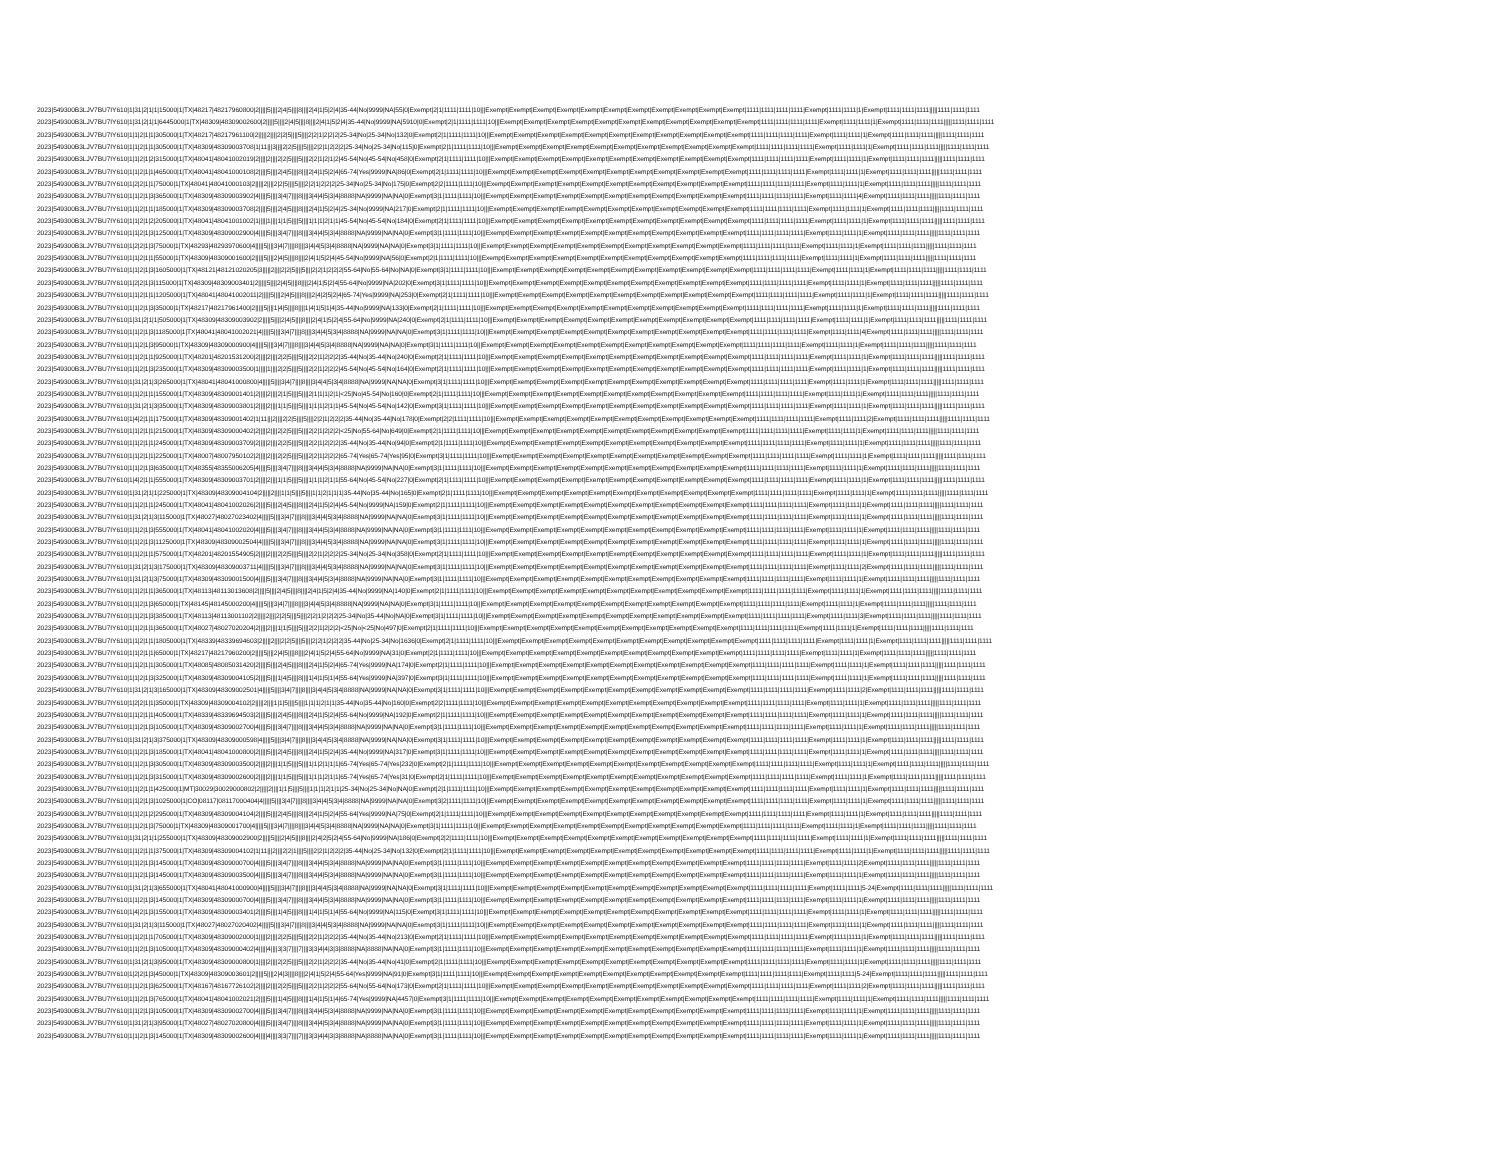2023|549300B3LJV7BU7IY610|1|31|2|1|1|15000|1|TX|48217|48217960800|2|||||5||||2|4|5||||8||||2|4|1|5|2|4|35-44|No|9999|NA|55|0|Exempt|2|1|1111|1111|10|||Exempt|Exempt|Exempt|Exempt|Exempt|Exempt|Exempt|Exempt|Exempt|Exempt|Exempt|1111|1111|1111|1111|Exempt|1111|1111|1|Exempt|1111|1111|1111|||||1111|1111|1111
2023|549300B3LJV7BU7IY610|1|31|2|1|1|6445000|1|TX|48309|48309002600|2|||||5||||2|4|5||||8||||2|4|1|5|2|4|35-44|No|9999|NA|5910|0|Exempt|2|1|1111|1111|10|||Exempt|Exempt|Exempt|Exempt|Exempt|Exempt|Exempt|Exempt|Exempt|Exempt|Exempt|1111|1111|1111|1111|Exempt|1111|1111|1|Exempt|1111|1111|1111|||||1111|1111|1111
2023|549300B3LJV7BU7IY610|1|1|2|1|1|305000|1|TX|48217|48217961100|2|||||2||||2|2|5||||5||||2|2|1|2|2|2|25-34|No|25-34|No|132|0|Exempt|2|1|1111|1111|10|||Exempt|Exempt|Exempt|Exempt|Exempt|Exempt|Exempt|Exempt|Exempt|Exempt|Exempt|1111|1111|1111|1111|Exempt|1111|1111|1|Exempt|1111|1111|1111|||||1111|1111|1111
2023|549300B3LJV7BU7IY610|1|1|2|1|1|305000|1|TX|48309|48309003708|1|11|||3||||2|2|5||||5||||2|2|1|2|2|2|25-34|No|25-34|No|115|0|Exempt|2|1|1111|1111|10|||Exempt|Exempt|Exempt|Exempt|Exempt|Exempt|Exempt|Exempt|Exempt|Exempt|Exempt|1111|1111|1111|1111|Exempt|1111|1111|1|Exempt|1111|1111|1111|||||1111|1111|1111
2023|549300B3LJV7BU7IY610|1|1|2|1|2|315000|1|TX|48041|48041002019|2|||||2||||2|2|5||||5||||2|2|1|2|1|2|45-54|No|45-54|No|458|0|Exempt|2|1|1111|1111|10|||Exempt|Exempt|Exempt|Exempt|Exempt|Exempt|Exempt|Exempt|Exempt|Exempt|Exempt|1111|1111|1111|1111|Exempt|1111|1111|1|Exempt|1111|1111|1111|||||1111|1111|1111
2023|549300B3LJV7BU7IY610|1|1|2|1|1|465000|1|TX|48041|48041000108|2|||||5||||2|4|5||||8||||2|4|1|5|2|4|65-74|Yes|9999|NA|86|0|Exempt|2|1|1111|1111|10|||Exempt|Exempt|Exempt|Exempt|Exempt|Exempt|Exempt|Exempt|Exempt|Exempt|Exempt|1111|1111|1111|1111|Exempt|1111|1111|1|Exempt|1111|1111|1111|||||1111|1111|1111
2023|549300B3LJV7BU7IY610|1|2|2|1|1|75000|1|TX|48041|48041000103|2|||||2||||2|2|5||||5||||2|2|1|2|2|2|25-34|No|25-34|No|175|0|Exempt|2|2|1111|1111|10|||Exempt|Exempt|Exempt|Exempt|Exempt|Exempt|Exempt|Exempt|Exempt|Exempt|Exempt|1111|1111|1111|1111|Exempt|1111|1111|1|Exempt|1111|1111|1111|||||1111|1111|1111
2023|549300B3LJV7BU7IY610|1|1|2|1|3|365000|1|TX|48309|48309003902|4|||||5||||3|4|7||||8||||3|4|4|5|3|4|8888|NA|9999|NA|NA|0|Exempt|3|1|1111|1111|10|||Exempt|Exempt|Exempt|Exempt|Exempt|Exempt|Exempt|Exempt|Exempt|Exempt|Exempt|1111|1111|1111|1111|Exempt|1111|1111|4|Exempt|1111|1111|1111|||||1111|1111|1111
2023|549300B3LJV7BU7IY610|1|1|2|1|1|185000|1|TX|48309|48309003708|2|||||5||||2|4|5||||8||||2|4|1|5|2|4|25-34|No|9999|NA|217|0|Exempt|2|1|1111|1111|10|||Exempt|Exempt|Exempt|Exempt|Exempt|Exempt|Exempt|Exempt|Exempt|Exempt|Exempt|1111|1111|1111|1111|Exempt|1111|1111|1|Exempt|1111|1111|1111|||||1111|1111|1111
2023|549300B3LJV7BU7IY610|1|1|2|1|2|205000|1|TX|48041|48041001002|1|||||1||||1|1|5||||5||||1|1|1|2|1|1|45-54|No|45-54|No|184|0|Exempt|2|1|1111|1111|10|||Exempt|Exempt|Exempt|Exempt|Exempt|Exempt|Exempt|Exempt|Exempt|Exempt|Exempt|1111|1111|1111|1111|Exempt|1111|1111|1|Exempt|1111|1111|1111|||||1111|1111|1111
2023|549300B3LJV7BU7IY610|1|1|2|1|3|125000|1|TX|48309|48309002900|4|||||5||||3|4|7||||8||||3|4|4|5|3|4|8888|NA|9999|NA|NA|0|Exempt|3|1|1111|1111|10|||Exempt|Exempt|Exempt|Exempt|Exempt|Exempt|Exempt|Exempt|Exempt|Exempt|Exempt|1111|1111|1111|1111|Exempt|1111|1111|1|Exempt|1111|1111|1111|||||1111|1111|1111
2023|549300B3LJV7BU7IY610|1|2|2|1|3|75000|1|TX|48293|48293970600|4|||||5||||3|4|7||||8||||3|4|4|5|3|4|8888|NA|9999|NA|NA|0|Exempt|3|1|1111|1111|10|||Exempt|Exempt|Exempt|Exempt|Exempt|Exempt|Exempt|Exempt|Exempt|Exempt|Exempt|1111|1111|1111|1111|Exempt|1111|1111|1|Exempt|1111|1111|1111|||||1111|1111|1111
2023|549300B3LJV7BU7IY610|1|1|2|1|1|55000|1|TX|48309|48309001600|2|||||5||||2|4|5||||8||||2|4|1|5|2|4|45-54|No|9999|NA|56|0|Exempt|2|1|1111|1111|10|||Exempt|Exempt|Exempt|Exempt|Exempt|Exempt|Exempt|Exempt|Exempt|Exempt|Exempt|1111|1111|1111|1111|Exempt|1111|1111|1|Exempt|1111|1111|1111|||||1111|1111|1111
2023|549300B3LJV7BU7IY610|1|1|2|1|3|1605000|1|TX|48121|48121020205|3|||||2||||2|2|5||||5||||2|2|1|2|2|2|55-64|No|55-64|No|NA|0|Exempt|3|1|1111|1111|10|||Exempt|Exempt|Exempt|Exempt|Exempt|Exempt|Exempt|Exempt|Exempt|Exempt|Exempt|1111|1111|1111|1111|Exempt|1111|1111|1|Exempt|1111|1111|1111|||||1111|1111|1111
2023|549300B3LJV7BU7IY610|1|2|2|1|3|115000|1|TX|48309|48309003401|2|||||5||||2|4|5||||8||||2|4|1|5|2|4|55-64|No|9999|NA|202|0|Exempt|3|1|1111|1111|10|||Exempt|Exempt|Exempt|Exempt|Exempt|Exempt|Exempt|Exempt|Exempt|Exempt|Exempt|1111|1111|1111|1111|Exempt|1111|1111|1|Exempt|1111|1111|1111|||||1111|1111|1111
2023|549300B3LJV7BU7IY610|1|1|2|1|1|1205000|1|TX|48041|48041002011|2|||||5||||2|4|5||||8||||2|4|2|5|2|4|65-74|Yes|9999|NA|253|0|Exempt|2|1|1111|1111|10|||Exempt|Exempt|Exempt|Exempt|Exempt|Exempt|Exempt|Exempt|Exempt|Exempt|Exempt|1111|1111|1111|1111|Exempt|1111|1111|1|Exempt|1111|1111|1111|||||1111|1111|1111
2023|549300B3LJV7BU7IY610|1|1|2|1|3|35000|1|TX|48217|48217961400|2|||||5||||1|4|5||||8||||1|4|1|5|1|4|35-44|No|9999|NA|133|0|Exempt|2|1|1111|1111|10|||Exempt|Exempt|Exempt|Exempt|Exempt|Exempt|Exempt|Exempt|Exempt|Exempt|Exempt|1111|1111|1111|1111|Exempt|1111|1111|1|Exempt|1111|1111|1111|||||1111|1111|1111
2023|549300B3LJV7BU7IY610|1|31|2|1|1|505000|1|TX|48309|48309003902|2|||||5||||2|4|5||||8||||2|4|1|5|2|4|55-64|No|9999|NA|240|0|Exempt|2|1|1111|1111|10|||Exempt|Exempt|Exempt|Exempt|Exempt|Exempt|Exempt|Exempt|Exempt|Exempt|Exempt|1111|1111|1111|1111|Exempt|1111|1111|1|Exempt|1111|1111|1111|||||1111|1111|1111
2023|549300B3LJV7BU7IY610|1|1|2|1|3|1185000|1|TX|48041|48041002021|4|||||5||||3|4|7||||8||||3|4|4|5|3|4|8888|NA|9999|NA|NA|0|Exempt|3|1|1111|1111|10|||Exempt|Exempt|Exempt|Exempt|Exempt|Exempt|Exempt|Exempt|Exempt|Exempt|Exempt|1111|1111|1111|1111|Exempt|1111|1111|4|Exempt|1111|1111|1111|||||1111|1111|1111
2023|549300B3LJV7BU7IY610|1|1|2|1|3|95000|1|TX|48309|48309000900|4|||||5||||3|4|7||||8||||3|4|4|5|3|4|8888|NA|9999|NA|NA|0|Exempt|3|1|1111|1111|10|||Exempt|Exempt|Exempt|Exempt|Exempt|Exempt|Exempt|Exempt|Exempt|Exempt|Exempt|1111|1111|1111|1111|Exempt|1111|1111|1|Exempt|1111|1111|1111|||||1111|1111|1111
2023|549300B3LJV7BU7IY610|1|1|2|1|1|925000|1|TX|48201|48201531200|2|||||2||||2|2|5||||5||||2|2|1|2|2|2|35-44|No|35-44|No|240|0|Exempt|2|1|1111|1111|10|||Exempt|Exempt|Exempt|Exempt|Exempt|Exempt|Exempt|Exempt|Exempt|Exempt|Exempt|1111|1111|1111|1111|Exempt|1111|1111|1|Exempt|1111|1111|1111|||||1111|1111|1111
2023|549300B3LJV7BU7IY610|1|1|2|1|3|235000|1|TX|48309|48309003500|1|||||1||||2|2|5||||5||||2|2|1|2|2|2|45-54|No|45-54|No|164|0|Exempt|2|1|1111|1111|10|||Exempt|Exempt|Exempt|Exempt|Exempt|Exempt|Exempt|Exempt|Exempt|Exempt|Exempt|1111|1111|1111|1111|Exempt|1111|1111|1|Exempt|1111|1111|1111|||||1111|1111|1111
2023|549300B3LJV7BU7IY610|1|31|2|1|3|265000|1|TX|48041|48041000800|4|||||5||||3|4|7||||8||||3|4|4|5|3|4|8888|NA|9999|NA|NA|0|Exempt|3|1|1111|1111|10|||Exempt|Exempt|Exempt|Exempt|Exempt|Exempt|Exempt|Exempt|Exempt|Exempt|Exempt|1111|1111|1111|1111|Exempt|1111|1111|1|Exempt|1111|1111|1111|||||1111|1111|1111
2023|549300B3LJV7BU7IY610|1|1|2|1|1|155000|1|TX|48309|48309001401|2|||||2||||2|1|5||||5||||2|1|1|1|2|1|<25|No|45-54|No|160|0|Exempt|2|1|1111|1111|10|||Exempt|Exempt|Exempt|Exempt|Exempt|Exempt|Exempt|Exempt|Exempt|Exempt|Exempt|1111|1111|1111|1111|Exempt|1111|1111|1|Exempt|1111|1111|1111|||||1111|1111|1111
2023|549300B3LJV7BU7IY610|1|31|2|1|3|35000|1|TX|48309|48309003801|2|||||2||||1|1|5||||5||||1|1|1|2|1|1|45-54|No|45-54|No|142|0|Exempt|3|1|1111|1111|10|||Exempt|Exempt|Exempt|Exempt|Exempt|Exempt|Exempt|Exempt|Exempt|Exempt|Exempt|1111|1111|1111|1111|Exempt|1111|1111|1|Exempt|1111|1111|1111|||||1111|1111|1111
2023|549300B3LJV7BU7IY610|1|4|2|1|1|175000|1|TX|48309|48309001402|1|11|||2||||2|2|5||||5||||2|2|1|2|2|2|35-44|No|35-44|No|178|0|Exempt|2|2|1111|1111|10|||Exempt|Exempt|Exempt|Exempt|Exempt|Exempt|Exempt|Exempt|Exempt|Exempt|Exempt|1111|1111|1111|1111|Exempt|1111|1111|2|Exempt|1111|1111|1111|||||1111|1111|1111
2023|549300B3LJV7BU7IY610|1|1|2|1|1|215000|1|TX|48309|48309000402|2|||||2||||2|2|5||||5||||2|2|1|2|2|2|<25|No|55-64|No|649|0|Exempt|2|1|1111|1111|10|||Exempt|Exempt|Exempt|Exempt|Exempt|Exempt|Exempt|Exempt|Exempt|Exempt|Exempt|1111|1111|1111|1111|Exempt|1111|1111|1|Exempt|1111|1111|1111|||||1111|1111|1111
2023|549300B3LJV7BU7IY610|1|1|2|1|1|245000|1|TX|48309|48309003709|2|||||2||||2|2|5||||5||||2|2|1|2|2|2|35-44|No|35-44|No|94|0|Exempt|2|1|1111|1111|10|||Exempt|Exempt|Exempt|Exempt|Exempt|Exempt|Exempt|Exempt|Exempt|Exempt|Exempt|1111|1111|1111|1111|Exempt|1111|1111|1|Exempt|1111|1111|1111|||||1111|1111|1111
2023|549300B3LJV7BU7IY610|1|1|2|1|1|225000|1|TX|48007|48007950102|2|||||2||||2|2|5||||5||||2|2|1|2|2|2|65-74|Yes|65-74|Yes|95|0|Exempt|3|1|1111|1111|10|||Exempt|Exempt|Exempt|Exempt|Exempt|Exempt|Exempt|Exempt|Exempt|Exempt|Exempt|1111|1111|1111|1111|Exempt|1111|1111|1|Exempt|1111|1111|1111|||||1111|1111|1111
2023|549300B3LJV7BU7IY610|1|1|2|1|3|635000|1|TX|48355|48355006205|4|||||5||||3|4|7||||8||||3|4|4|5|3|4|8888|NA|9999|NA|NA|0|Exempt|3|1|1111|1111|10|||Exempt|Exempt|Exempt|Exempt|Exempt|Exempt|Exempt|Exempt|Exempt|Exempt|Exempt|1111|1111|1111|1111|Exempt|1111|1111|1|Exempt|1111|1111|1111|||||1111|1111|1111
2023|549300B3LJV7BU7IY610|1|4|2|1|1|555000|1|TX|48309|48309003701|2|||||2||||1|1|5||||5||||1|1|1|2|1|1|55-64|No|45-54|No|227|0|Exempt|2|1|1111|1111|10|||Exempt|Exempt|Exempt|Exempt|Exempt|Exempt|Exempt|Exempt|Exempt|Exempt|Exempt|1111|1111|1111|1111|Exempt|1111|1111|1|Exempt|1111|1111|1111|||||1111|1111|1111
2023|549300B3LJV7BU7IY610|1|31|2|1|1|225000|1|TX|48309|48309004104|2|||||2||||1|1|5||||5||||1|1|2|1|1|1|35-44|No|35-44|No|165|0|Exempt|2|1|1111|1111|10|||Exempt|Exempt|Exempt|Exempt|Exempt|Exempt|Exempt|Exempt|Exempt|Exempt|Exempt|1111|1111|1111|1111|Exempt|1111|1111|1|Exempt|1111|1111|1111|||||1111|1111|1111
2023|549300B3LJV7BU7IY610|1|1|2|1|1|245000|1|TX|48041|48041002026|2|||||5||||2|4|5||||8||||2|4|1|5|2|4|45-54|No|9999|NA|159|0|Exempt|2|1|1111|1111|10|||Exempt|Exempt|Exempt|Exempt|Exempt|Exempt|Exempt|Exempt|Exempt|Exempt|Exempt|1111|1111|1111|1111|Exempt|1111|1111|1|Exempt|1111|1111|1111|||||1111|1111|1111
2023|549300B3LJV7BU7IY610|1|31|2|1|3|115000|1|TX|48027|48027023402|4|||||5||||3|4|7||||8||||3|4|4|5|3|4|8888|NA|9999|NA|NA|0|Exempt|3|1|1111|1111|10|||Exempt|Exempt|Exempt|Exempt|Exempt|Exempt|Exempt|Exempt|Exempt|Exempt|Exempt|1111|1111|1111|1111|Exempt|1111|1111|1|Exempt|1111|1111|1111|||||1111|1111|1111
2023|549300B3LJV7BU7IY610|1|1|2|1|3|555000|1|TX|48041|48041002020|4|||||5||||3|4|7||||8||||3|4|4|5|3|4|8888|NA|9999|NA|NA|0|Exempt|3|1|1111|1111|10|||Exempt|Exempt|Exempt|Exempt|Exempt|Exempt|Exempt|Exempt|Exempt|Exempt|Exempt|1111|1111|1111|1111|Exempt|1111|1111|1|Exempt|1111|1111|1111|||||1111|1111|1111
2023|549300B3LJV7BU7IY610|1|1|2|1|3|1125000|1|TX|48309|48309002504|4|||||5||||3|4|7||||8||||3|4|4|5|3|4|8888|NA|9999|NA|NA|0|Exempt|3|1|1111|1111|10|||Exempt|Exempt|Exempt|Exempt|Exempt|Exempt|Exempt|Exempt|Exempt|Exempt|Exempt|1111|1111|1111|1111|Exempt|1111|1111|1|Exempt|1111|1111|1111|||||1111|1111|1111
2023|549300B3LJV7BU7IY610|1|1|2|1|1|575000|1|TX|48201|48201554905|2|||||2||||2|2|5||||5||||2|2|1|2|2|2|25-34|No|25-34|No|358|0|Exempt|2|1|1111|1111|10|||Exempt|Exempt|Exempt|Exempt|Exempt|Exempt|Exempt|Exempt|Exempt|Exempt|Exempt|1111|1111|1111|1111|Exempt|1111|1111|1|Exempt|1111|1111|1111|||||1111|1111|1111
2023|549300B3LJV7BU7IY610|1|31|2|1|3|175000|1|TX|48309|48309003711|4|||||5||||3|4|7||||8||||3|4|4|5|3|4|8888|NA|9999|NA|NA|0|Exempt|3|1|1111|1111|10|||Exempt|Exempt|Exempt|Exempt|Exempt|Exempt|Exempt|Exempt|Exempt|Exempt|Exempt|1111|1111|1111|1111|Exempt|1111|1111|2|Exempt|1111|1111|1111|||||1111|1111|1111
2023|549300B3LJV7BU7IY610|1|31|2|1|3|75000|1|TX|48309|48309001500|4|||||5||||3|4|7||||8||||3|4|4|5|3|4|8888|NA|9999|NA|NA|0|Exempt|3|1|1111|1111|10|||Exempt|Exempt|Exempt|Exempt|Exempt|Exempt|Exempt|Exempt|Exempt|Exempt|Exempt|1111|1111|1111|1111|Exempt|1111|1111|1|Exempt|1111|1111|1111|||||1111|1111|1111
2023|549300B3LJV7BU7IY610|1|1|2|1|1|365000|1|TX|48113|48113013608|2|||||5||||2|4|5||||8||||2|4|1|5|2|4|35-44|No|9999|NA|140|0|Exempt|2|1|1111|1111|10|||Exempt|Exempt|Exempt|Exempt|Exempt|Exempt|Exempt|Exempt|Exempt|Exempt|Exempt|1111|1111|1111|1111|Exempt|1111|1111|1|Exempt|1111|1111|1111|||||1111|1111|1111
2023|549300B3LJV7BU7IY610|1|1|2|1|3|65000|1|TX|48145|48145000200|4|||||5||||3|4|7||||8||||3|4|4|5|3|4|8888|NA|9999|NA|NA|0|Exempt|3|1|1111|1111|10|||Exempt|Exempt|Exempt|Exempt|Exempt|Exempt|Exempt|Exempt|Exempt|Exempt|Exempt|1111|1111|1111|1111|Exempt|1111|1111|1|Exempt|1111|1111|1111|||||1111|1111|1111
2023|549300B3LJV7BU7IY610|1|1|2|1|3|385000|1|TX|48113|48113001102|2|||||2||||2|2|5||||5||||2|2|1|2|2|2|25-34|No|35-44|No|NA|0|Exempt|3|1|1111|1111|10|||Exempt|Exempt|Exempt|Exempt|Exempt|Exempt|Exempt|Exempt|Exempt|Exempt|Exempt|1111|1111|1111|1111|Exempt|1111|1111|3|Exempt|1111|1111|1111|||||1111|1111|1111
2023|549300B3LJV7BU7IY610|1|1|2|1|1|365000|1|TX|48027|48027020204|2|||||2||||1|1|5||||5||||2|2|1|2|2|2|<25|No|<25|No|497|0|Exempt|2|1|1111|1111|10|||Exempt|Exempt|Exempt|Exempt|Exempt|Exempt|Exempt|Exempt|Exempt|Exempt|Exempt|1111|1111|1111|1111|Exempt|1111|1111|1|Exempt|1111|1111|1111|||||1111|1111|1111
2023|549300B3LJV7BU7IY610|1|1|2|1|1|1805000|1|TX|48339|48339694603|2|||||2||||2|2|5||||5||||2|2|1|2|2|2|35-44|No|25-34|No|1636|0|Exempt|2|1|1111|1111|10|||Exempt|Exempt|Exempt|Exempt|Exempt|Exempt|Exempt|Exempt|Exempt|Exempt|Exempt|1111|1111|1111|1111|Exempt|1111|1111|1|Exempt|1111|1111|1111|||||1111|1111|1111
2023|549300B3LJV7BU7IY610|1|1|2|1|1|65000|1|TX|48217|48217960200|2|||||5||||2|4|5||||8||||2|4|1|5|2|4|55-64|No|9999|NA|31|0|Exempt|2|1|1111|1111|10|||Exempt|Exempt|Exempt|Exempt|Exempt|Exempt|Exempt|Exempt|Exempt|Exempt|Exempt|1111|1111|1111|1111|Exempt|1111|1111|1|Exempt|1111|1111|1111|||||1111|1111|1111
2023|549300B3LJV7BU7IY610|1|1|2|1|1|305000|1|TX|48085|48085031420|2|||||5||||2|4|5||||8||||2|4|1|5|2|4|65-74|Yes|9999|NA|174|0|Exempt|2|1|1111|1111|10|||Exempt|Exempt|Exempt|Exempt|Exempt|Exempt|Exempt|Exempt|Exempt|Exempt|Exempt|1111|1111|1111|1111|Exempt|1111|1111|1|Exempt|1111|1111|1111|||||1111|1111|1111
2023|549300B3LJV7BU7IY610|1|1|2|1|3|325000|1|TX|48309|48309004105|2|||||5||||1|4|5||||8||||1|4|1|5|1|4|55-64|Yes|9999|NA|397|0|Exempt|3|1|1111|1111|10|||Exempt|Exempt|Exempt|Exempt|Exempt|Exempt|Exempt|Exempt|Exempt|Exempt|Exempt|1111|1111|1111|1111|Exempt|1111|1111|1|Exempt|1111|1111|1111|||||1111|1111|1111
2023|549300B3LJV7BU7IY610|1|31|2|1|3|165000|1|TX|48309|48309002501|4|||||5||||3|4|7||||8||||3|4|4|5|3|4|8888|NA|9999|NA|NA|0|Exempt|3|1|1111|1111|10|||Exempt|Exempt|Exempt|Exempt|Exempt|Exempt|Exempt|Exempt|Exempt|Exempt|Exempt|1111|1111|1111|1111|Exempt|1111|1111|2|Exempt|1111|1111|1111|||||1111|1111|1111
2023|549300B3LJV7BU7IY610|1|2|2|1|1|35000|1|TX|48309|48309004102|2|||||2||||1|1|5||||5||||1|1|1|2|1|1|35-44|No|35-44|No|160|0|Exempt|2|2|1111|1111|10|||Exempt|Exempt|Exempt|Exempt|Exempt|Exempt|Exempt|Exempt|Exempt|Exempt|Exempt|1111|1111|1111|1111|Exempt|1111|1111|1|Exempt|1111|1111|1111|||||1111|1111|1111
2023|549300B3LJV7BU7IY610|1|1|2|1|1|405000|1|TX|48339|48339694503|2|||||5||||2|4|5||||8||||2|4|1|5|2|4|55-64|No|9999|NA|192|0|Exempt|2|1|1111|1111|10|||Exempt|Exempt|Exempt|Exempt|Exempt|Exempt|Exempt|Exempt|Exempt|Exempt|Exempt|1111|1111|1111|1111|Exempt|1111|1111|1|Exempt|1111|1111|1111|||||1111|1111|1111
2023|549300B3LJV7BU7IY610|1|1|2|1|3|105000|1|TX|48309|48309002700|4|||||5||||3|4|7||||8||||3|4|4|5|3|4|8888|NA|9999|NA|NA|0|Exempt|3|1|1111|1111|10|||Exempt|Exempt|Exempt|Exempt|Exempt|Exempt|Exempt|Exempt|Exempt|Exempt|Exempt|1111|1111|1111|1111|Exempt|1111|1111|1|Exempt|1111|1111|1111|||||1111|1111|1111
2023|549300B3LJV7BU7IY610|1|31|2|1|3|375000|1|TX|48309|48309000598|4|||||5||||3|4|7||||8||||3|4|4|5|3|4|8888|NA|9999|NA|NA|0|Exempt|3|1|1111|1111|10|||Exempt|Exempt|Exempt|Exempt|Exempt|Exempt|Exempt|Exempt|Exempt|Exempt|Exempt|1111|1111|1111|1111|Exempt|1111|1111|1|Exempt|1111|1111|1111|||||1111|1111|1111
2023|549300B3LJV7BU7IY610|1|1|2|1|3|185000|1|TX|48041|48041000800|2|||||5||||2|4|5||||8||||2|4|1|5|2|4|35-44|No|9999|NA|317|0|Exempt|3|1|1111|1111|10|||Exempt|Exempt|Exempt|Exempt|Exempt|Exempt|Exempt|Exempt|Exempt|Exempt|Exempt|1111|1111|1111|1111|Exempt|1111|1111|1|Exempt|1111|1111|1111|||||1111|1111|1111
2023|549300B3LJV7BU7IY610|1|1|2|1|3|305000|1|TX|48309|48309003500|2|||||2||||1|1|5||||5||||1|1|2|1|1|1|65-74|Yes|65-74|Yes|232|0|Exempt|2|1|1111|1111|10|||Exempt|Exempt|Exempt|Exempt|Exempt|Exempt|Exempt|Exempt|Exempt|Exempt|Exempt|1111|1111|1111|1111|Exempt|1111|1111|1|Exempt|1111|1111|1111|||||1111|1111|1111
2023|549300B3LJV7BU7IY610|1|1|2|1|3|315000|1|TX|48309|48309002600|2|||||2||||1|1|5||||5||||1|1|1|2|1|1|65-74|Yes|65-74|Yes|31|0|Exempt|2|1|1111|1111|10|||Exempt|Exempt|Exempt|Exempt|Exempt|Exempt|Exempt|Exempt|Exempt|Exempt|Exempt|1111|1111|1111|1111|Exempt|1111|1111|1|Exempt|1111|1111|1111|||||1111|1111|1111
2023|549300B3LJV7BU7IY610|1|1|2|1|1|425000|1|MT|30029|30029000802|2|||||2||||1|1|5||||5||||1|1|1|2|1|1|25-34|No|25-34|No|NA|0|Exempt|2|1|1111|1111|10|||Exempt|Exempt|Exempt|Exempt|Exempt|Exempt|Exempt|Exempt|Exempt|Exempt|Exempt|1111|1111|1111|1111|Exempt|1111|1111|1|Exempt|1111|1111|1111|||||1111|1111|1111
2023|549300B3LJV7BU7IY610|1|1|2|1|3|1025000|1|CO|08117|08117000404|4|||||5||||3|4|7||||8||||3|4|4|5|3|4|8888|NA|9999|NA|NA|0|Exempt|3|2|1111|1111|10|||Exempt|Exempt|Exempt|Exempt|Exempt|Exempt|Exempt|Exempt|Exempt|Exempt|Exempt|1111|1111|1111|1111|Exempt|1111|1111|1|Exempt|1111|1111|1111|||||1111|1111|1111
2023|549300B3LJV7BU7IY610|1|1|2|1|2|295000|1|TX|48309|48309004104|2|||||5||||2|4|5||||8||||2|4|1|5|2|4|55-64|Yes|9999|NA|75|0|Exempt|2|1|1111|1111|10|||Exempt|Exempt|Exempt|Exempt|Exempt|Exempt|Exempt|Exempt|Exempt|Exempt|Exempt|1111|1111|1111|1111|Exempt|1111|1111|1|Exempt|1111|1111|1111|||||1111|1111|1111
2023|549300B3LJV7BU7IY610|1|1|2|1|3|75000|1|TX|48309|48309001700|4|||||5||||3|4|7||||8||||3|4|4|5|3|4|8888|NA|9999|NA|NA|0|Exempt|3|1|1111|1111|10|||Exempt|Exempt|Exempt|Exempt|Exempt|Exempt|Exempt|Exempt|Exempt|Exempt|Exempt|1111|1111|1111|1111|Exempt|1111|1111|1|Exempt|1111|1111|1111|||||1111|1111|1111
2023|549300B3LJV7BU7IY610|1|31|2|1|1|255000|1|TX|48309|48309002900|2|||||5||||2|4|5||||8||||2|4|2|5|2|4|55-64|No|9999|NA|186|0|Exempt|2|2|1111|1111|10|||Exempt|Exempt|Exempt|Exempt|Exempt|Exempt|Exempt|Exempt|Exempt|Exempt|Exempt|1111|1111|1111|1111|Exempt|1111|1111|1|Exempt|1111|1111|1111|||||1111|1111|1111
2023|549300B3LJV7BU7IY610|1|1|2|1|1|375000|1|TX|48309|48309004102|1|11|||2||||2|2|1||||5||||2|2|1|2|2|2|35-44|No|25-34|No|132|0|Exempt|2|1|1111|1111|10|||Exempt|Exempt|Exempt|Exempt|Exempt|Exempt|Exempt|Exempt|Exempt|Exempt|Exempt|1111|1111|1111|1111|Exempt|1111|1111|1|Exempt|1111|1111|1111|||||1111|1111|1111
2023|549300B3LJV7BU7IY610|1|1|2|1|3|145000|1|TX|48309|48309000700|4|||||5||||3|4|7||||8||||3|4|4|5|3|4|8888|NA|9999|NA|NA|0|Exempt|3|1|1111|1111|10|||Exempt|Exempt|Exempt|Exempt|Exempt|Exempt|Exempt|Exempt|Exempt|Exempt|Exempt|1111|1111|1111|1111|Exempt|1111|1111|2|Exempt|1111|1111|1111|||||1111|1111|1111
2023|549300B3LJV7BU7IY610|1|1|2|1|3|145000|1|TX|48309|48309003500|4|||||5||||3|4|7||||8||||3|4|4|5|3|4|8888|NA|9999|NA|NA|0|Exempt|3|1|1111|1111|10|||Exempt|Exempt|Exempt|Exempt|Exempt|Exempt|Exempt|Exempt|Exempt|Exempt|Exempt|1111|1111|1111|1111|Exempt|1111|1111|1|Exempt|1111|1111|1111|||||1111|1111|1111
2023|549300B3LJV7BU7IY610|1|31|2|1|3|655000|1|TX|48041|48041000900|4|||||5||||3|4|7||||8||||3|4|4|5|3|4|8888|NA|9999|NA|NA|0|Exempt|3|1|1111|1111|10|||Exempt|Exempt|Exempt|Exempt|Exempt|Exempt|Exempt|Exempt|Exempt|Exempt|Exempt|1111|1111|1111|1111|Exempt|1111|1111|5-24|Exempt|1111|1111|1111|||||1111|1111|1111
2023|549300B3LJV7BU7IY610|1|1|2|1|3|145000|1|TX|48309|48309000700|4|||||5||||3|4|7||||8||||3|4|4|5|3|4|8888|NA|9999|NA|NA|0|Exempt|3|1|1111|1111|10|||Exempt|Exempt|Exempt|Exempt|Exempt|Exempt|Exempt|Exempt|Exempt|Exempt|Exempt|1111|1111|1111|1111|Exempt|1111|1111|1|Exempt|1111|1111|1111|||||1111|1111|1111
2023|549300B3LJV7BU7IY610|1|4|2|1|3|155000|1|TX|48309|48309003401|2|||||5||||1|4|5||||8||||1|4|1|5|1|4|55-64|No|9999|NA|115|0|Exempt|3|1|1111|1111|10|||Exempt|Exempt|Exempt|Exempt|Exempt|Exempt|Exempt|Exempt|Exempt|Exempt|Exempt|1111|1111|1111|1111|Exempt|1111|1111|1|Exempt|1111|1111|1111|||||1111|1111|1111
2023|549300B3LJV7BU7IY610|1|31|2|1|3|115000|1|TX|48027|48027020402|4|||||5||||3|4|7||||8||||3|4|4|5|3|4|8888|NA|9999|NA|NA|0|Exempt|3|1|1111|1111|10|||Exempt|Exempt|Exempt|Exempt|Exempt|Exempt|Exempt|Exempt|Exempt|Exempt|Exempt|1111|1111|1111|1111|Exempt|1111|1111|1|Exempt|1111|1111|1111|||||1111|1111|1111
2023|549300B3LJV7BU7IY610|1|1|2|1|1|705000|1|TX|48309|48309002000|1|||||2||||2|2|5||||5||||2|2|1|2|2|2|35-44|No|35-44|No|213|0|Exempt|2|1|1111|1111|10|||Exempt|Exempt|Exempt|Exempt|Exempt|Exempt|Exempt|Exempt|Exempt|Exempt|Exempt|1111|1111|1111|1111|Exempt|1111|1111|1|Exempt|1111|1111|1111|||||1111|1111|1111
2023|549300B3LJV7BU7IY610|1|1|2|1|3|105000|1|TX|48309|48309000402|4|||||4||||3|3|7||||7||||3|3|4|4|3|3|8888|NA|8888|NA|NA|0|Exempt|3|1|1111|1111|10|||Exempt|Exempt|Exempt|Exempt|Exempt|Exempt|Exempt|Exempt|Exempt|Exempt|Exempt|1111|1111|1111|1111|Exempt|1111|1111|1|Exempt|1111|1111|1111|||||1111|1111|1111
2023|549300B3LJV7BU7IY610|1|31|2|1|3|95000|1|TX|48309|48309000800|1|||||2||||2|2|5||||5||||2|2|1|2|2|2|35-44|No|35-44|No|41|0|Exempt|2|1|1111|1111|10|||Exempt|Exempt|Exempt|Exempt|Exempt|Exempt|Exempt|Exempt|Exempt|Exempt|Exempt|1111|1111|1111|1111|Exempt|1111|1111|1|Exempt|1111|1111|1111|||||1111|1111|1111
2023|549300B3LJV7BU7IY610|1|2|2|1|3|45000|1|TX|48309|48309003601|2|||||5||||2|4|3||||8||||2|4|1|5|2|4|55-64|Yes|9999|NA|91|0|Exempt|3|1|1111|1111|10|||Exempt|Exempt|Exempt|Exempt|Exempt|Exempt|Exempt|Exempt|Exempt|Exempt|Exempt|1111|1111|1111|1111|Exempt|1111|1111|5-24|Exempt|1111|1111|1111|||||1111|1111|1111
2023|549300B3LJV7BU7IY610|1|1|2|1|3|625000|1|TX|48167|48167726102|2|||||2||||2|2|5||||5||||2|2|1|2|2|2|55-64|No|55-64|No|173|0|Exempt|2|1|1111|1111|10|||Exempt|Exempt|Exempt|Exempt|Exempt|Exempt|Exempt|Exempt|Exempt|Exempt|Exempt|1111|1111|1111|1111|Exempt|1111|1111|2|Exempt|1111|1111|1111|||||1111|1111|1111
2023|549300B3LJV7BU7IY610|1|1|2|1|3|765000|1|TX|48041|48041002021|2|||||5||||1|4|5||||8||||1|4|1|5|1|4|65-74|Yes|9999|NA|4457|0|Exempt|3|1|1111|1111|10|||Exempt|Exempt|Exempt|Exempt|Exempt|Exempt|Exempt|Exempt|Exempt|Exempt|Exempt|1111|1111|1111|1111|Exempt|1111|1111|1|Exempt|1111|1111|1111|||||1111|1111|1111
2023|549300B3LJV7BU7IY610|1|1|2|1|3|105000|1|TX|48309|48309002700|4|||||5||||3|4|7||||8||||3|4|4|5|3|4|8888|NA|9999|NA|NA|0|Exempt|3|1|1111|1111|10|||Exempt|Exempt|Exempt|Exempt|Exempt|Exempt|Exempt|Exempt|Exempt|Exempt|Exempt|1111|1111|1111|1111|Exempt|1111|1111|1|Exempt|1111|1111|1111|||||1111|1111|1111
2023|549300B3LJV7BU7IY610|1|31|2|1|3|95000|1|TX|48027|48027020800|4|||||5||||3|4|7||||8||||3|4|4|5|3|4|8888|NA|9999|NA|NA|0|Exempt|3|1|1111|1111|10|||Exempt|Exempt|Exempt|Exempt|Exempt|Exempt|Exempt|Exempt|Exempt|Exempt|Exempt|1111|1111|1111|1111|Exempt|1111|1111|1|Exempt|1111|1111|1111|||||1111|1111|1111
2023|549300B3LJV7BU7IY610|1|1|2|1|3|145000|1|TX|48309|48309002600|4|||||4||||3|3|7||||7||||3|3|4|4|3|3|8888|NA|8888|NA|NA|0|Exempt|3|1|1111|1111|10|||Exempt|Exempt|Exempt|Exempt|Exempt|Exempt|Exempt|Exempt|Exempt|Exempt|Exempt|1111|1111|1111|1111|Exempt|1111|1111|1|Exempt|1111|1111|1111|||||1111|1111|1111